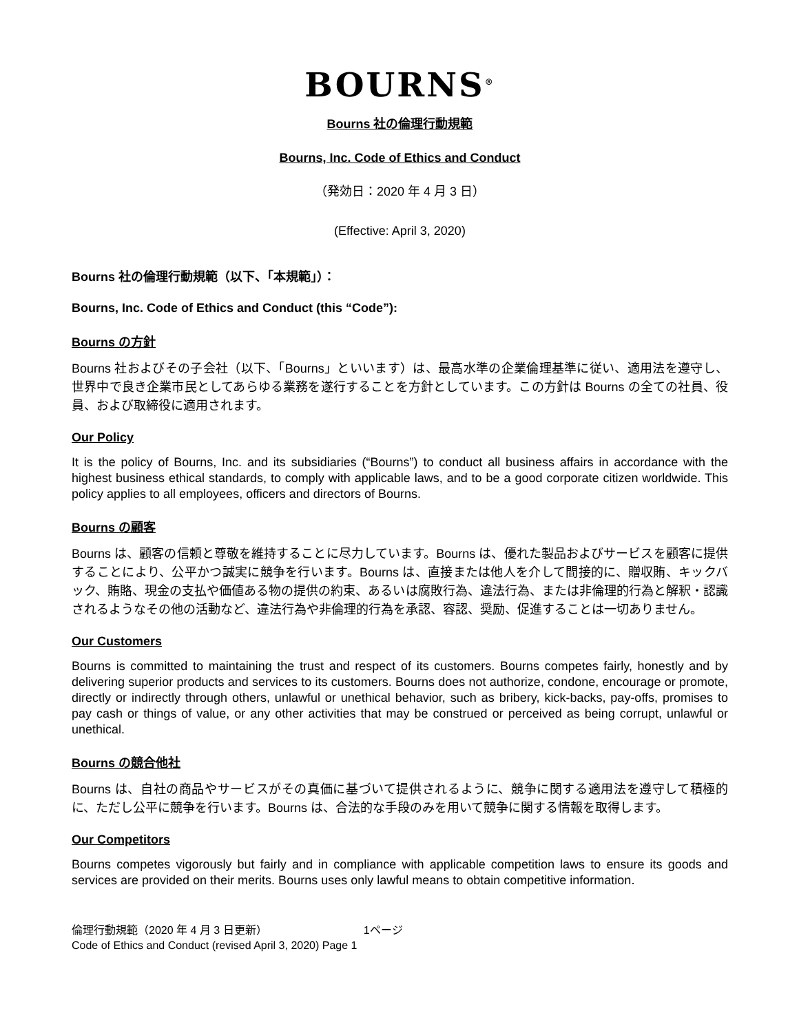BOURNS<sup>®</sup>
Bourns 社の倫理行動規範
Bourns, Inc. Code of Ethics and Conduct
（発効日：2020 年 4 月 3 日）
(Effective: April 3, 2020)
Bourns 社の倫理行動規範（以下、「本規範」）：
Bourns, Inc. Code of Ethics and Conduct (this “Code”):
Bourns の方針
Bourns 社およびその子会社（以下、「Bourns」といいます）は、最高水準の企業倫理基準に従い、適用法を遵守し、世界中で良き企業市民としてあらゆる業務を遂行することを方針としています。この方針は Bourns の全ての社員、役員、および取締役に適用されます。
Our Policy
It is the policy of Bourns, Inc. and its subsidiaries (“Bourns”) to conduct all business affairs in accordance with the highest business ethical standards, to comply with applicable laws, and to be a good corporate citizen worldwide. This policy applies to all employees, officers and directors of Bourns.
Bourns の顧客
Bourns は、顧客の信頼と尊敬を維持することに尽力しています。Bourns は、優れた製品およびサービスを顧客に提供することにより、公平かつ誠実に競争を行います。Bourns は、直接または他人を介して間接的に、贈収賄、キックバック、賄賂、現金の支払や価値ある物の提供の約束、あるいは腐敗行為、違法行為、または非倫理的行為と解釈・認識されるようなその他の活動など、違法行為や非倫理的行為を承認、容認、奨励、促進することは一切ありません。
Our Customers
Bourns is committed to maintaining the trust and respect of its customers. Bourns competes fairly, honestly and by delivering superior products and services to its customers. Bourns does not authorize, condone, encourage or promote, directly or indirectly through others, unlawful or unethical behavior, such as bribery, kick-backs, pay-offs, promises to pay cash or things of value, or any other activities that may be construed or perceived as being corrupt, unlawful or unethical.
Bourns の競合他社
Bourns は、自社の商品やサービスがその真価に基づいて提供されるように、競争に関する適用法を遵守して積極的に、ただし公平に競争を行います。Bourns は、合法的な手段のみを用いて競争に関する情報を取得します。
Our Competitors
Bourns competes vigorously but fairly and in compliance with applicable competition laws to ensure its goods and services are provided on their merits. Bourns uses only lawful means to obtain competitive information.
倫理行動規範（2020 年 4 月 3 日更新） 1ページ
Code of Ethics and Conduct (revised April 3, 2020) Page 1